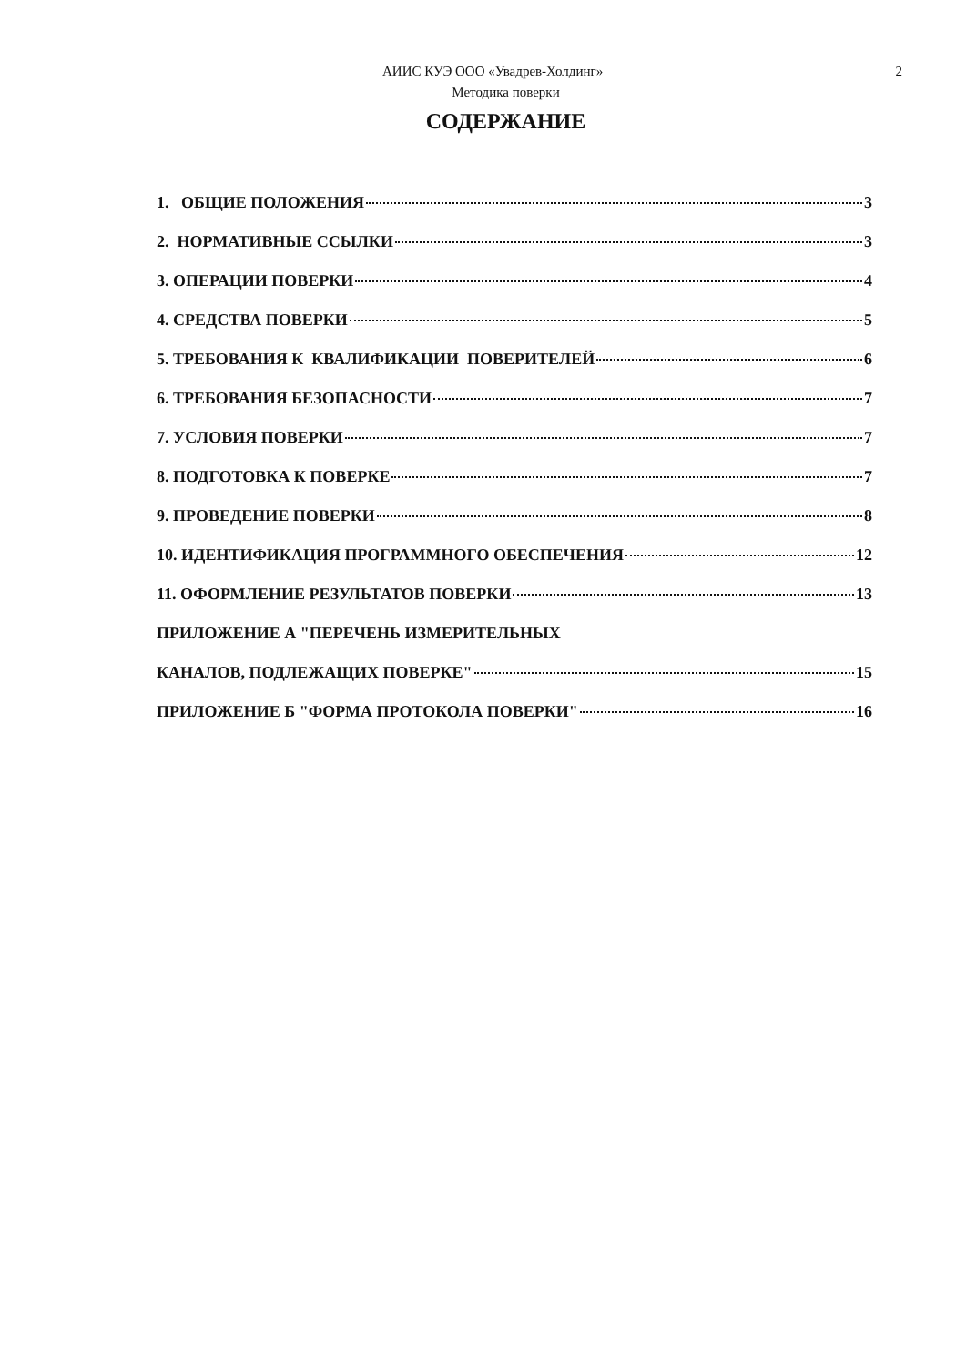АИИС КУЭ ООО «Увадрев-Холдинг» 2
Методика поверки
СОДЕРЖАНИЕ
1. ОБЩИЕ ПОЛОЖЕНИЯ 3
2. НОРМАТИВНЫЕ ССЫЛКИ 3
3. ОПЕРАЦИИ ПОВЕРКИ 4
4. СРЕДСТВА ПОВЕРКИ 5
5. ТРЕБОВАНИЯ К КВАЛИФИКАЦИИ ПОВЕРИТЕЛЕЙ 6
6. ТРЕБОВАНИЯ БЕЗОПАСНОСТИ 7
7. УСЛОВИЯ ПОВЕРКИ 7
8. ПОДГОТОВКА К ПОВЕРКЕ 7
9. ПРОВЕДЕНИЕ ПОВЕРКИ 8
10. ИДЕНТИФИКАЦИЯ ПРОГРАММНОГО ОБЕСПЕЧЕНИЯ 12
11. ОФОРМЛЕНИЕ РЕЗУЛЬТАТОВ ПОВЕРКИ 13
ПРИЛОЖЕНИЕ А "ПЕРЕЧЕНЬ ИЗМЕРИТЕЛЬНЫХ
КАНАЛОВ, ПОДЛЕЖАЩИХ ПОВЕРКЕ" 15
ПРИЛОЖЕНИЕ Б "ФОРМА ПРОТОКОЛА ПОВЕРКИ" 16